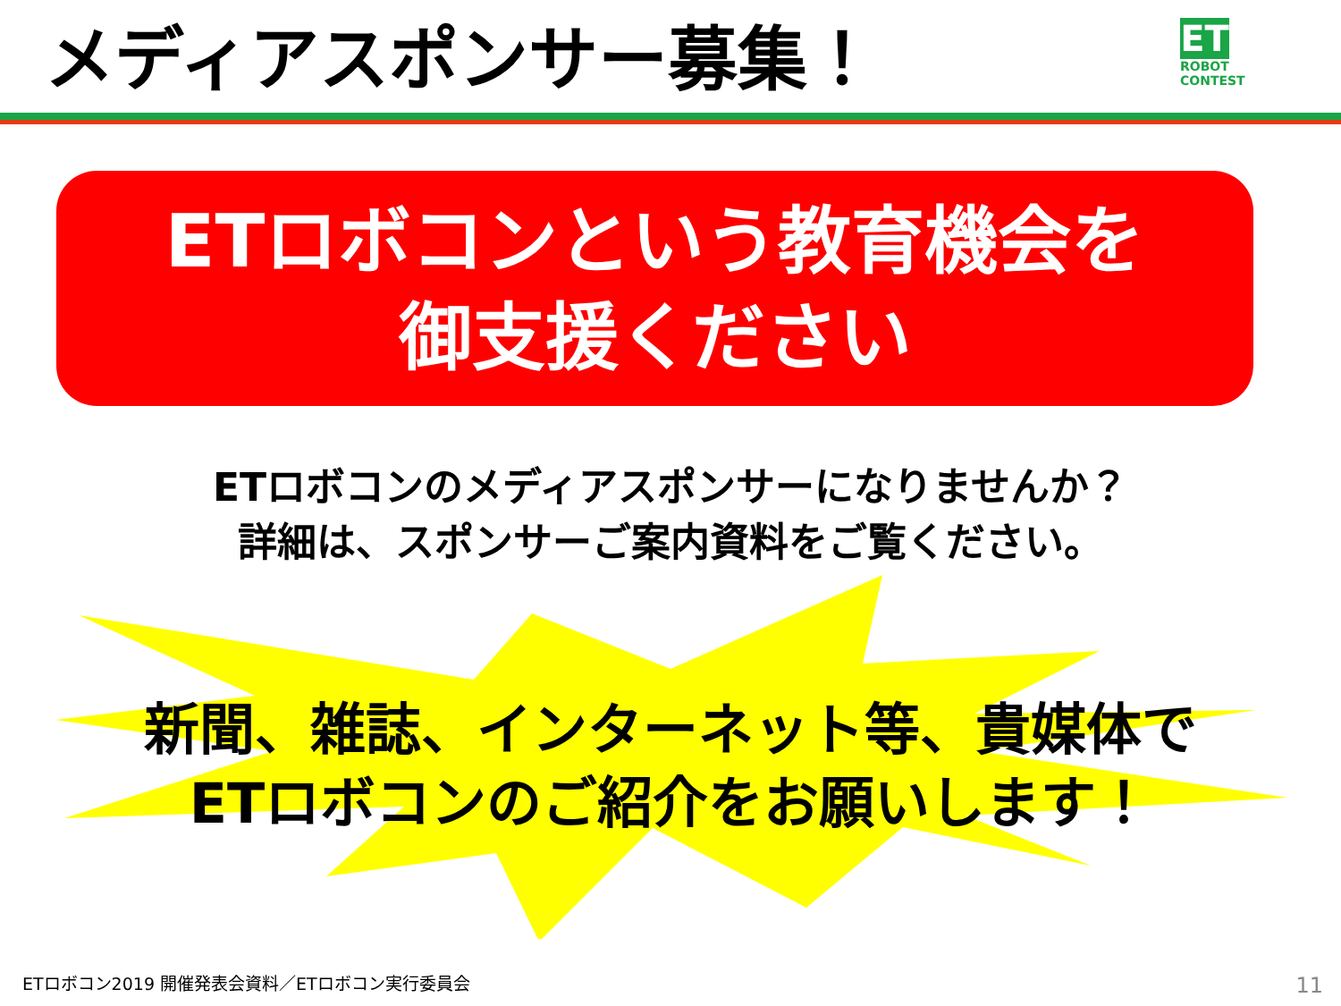メディアスポンサー募集！
ET
ROBOT
CONTEST
ETロボコンという教育機会を
御支援ください
ETロボコンのメディアスポンサーになりませんか？
詳細は、スポンサーご案内資料をご覧ください。
新聞、雑誌、インターネット等、貴媒体で
ETロボコンのご紹介をお願いします！
ETロボコン2019 開催発表会資料／ETロボコン実行委員会
11